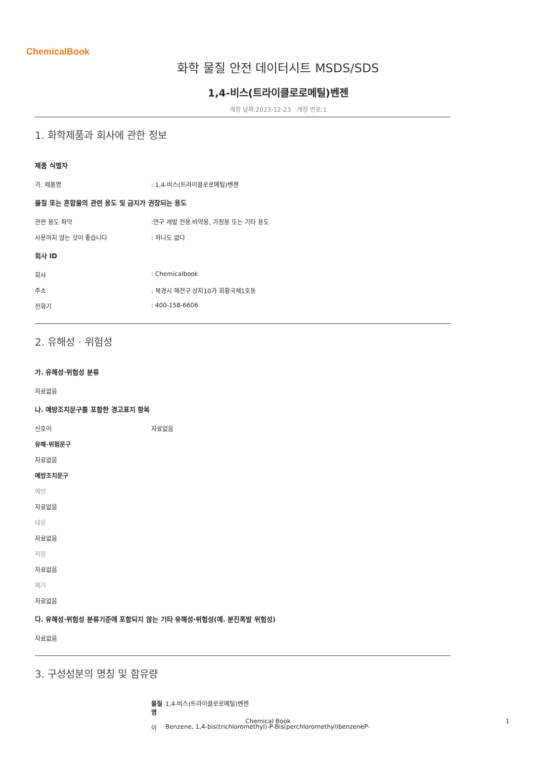ChemicalBook
화학 물질 안전 데이터시트 MSDS/SDS
1,4-비스(트라이클로로메틸)벤젠
개정 날짜:2023-12-23 개정 번호:1
1. 화학제품과 회사에 관한 정보
제품 식별자
가. 제품명: 1,4-비스(트라이클로로메틸)벤젠
물질 또는 혼합물의 관련 용도 및 금지가 권장되는 용도
관련 용도 파악:연구 개발 전용.비약용, 가정용 또는 기타 용도
사용하지 않는 것이 좋습니다: 하나도 없다
회사 ID
회사: Chemicalbook
주소: 북경시 해전구 상지10가 회황국제1호동
전화기: 400-158-6606
2. 유해성 · 위험성
가. 유해성·위험성 분류
자료없음
나. 예방조치문구를 포함한 경고표지 항목
신호어 자료없음
유해·위험문구
자료없음
예방조치문구
예방
자료없음
대응
자료없음
저장
자료없음
폐기
자료없음
다. 유해성·위험성 분류기준에 포함되지 않는 기타 유해성·위험성(예. 분진폭발 위험성)
자료없음
3. 구성성분의 명칭 및 함유량
물질명 1,4-비스(트라이클로로메틸)벤젠
이 Benzene, 1,4-bis(trichloromethyl)-P-Bis(perchloromethyl)benzeneP-
Chemical Book 1